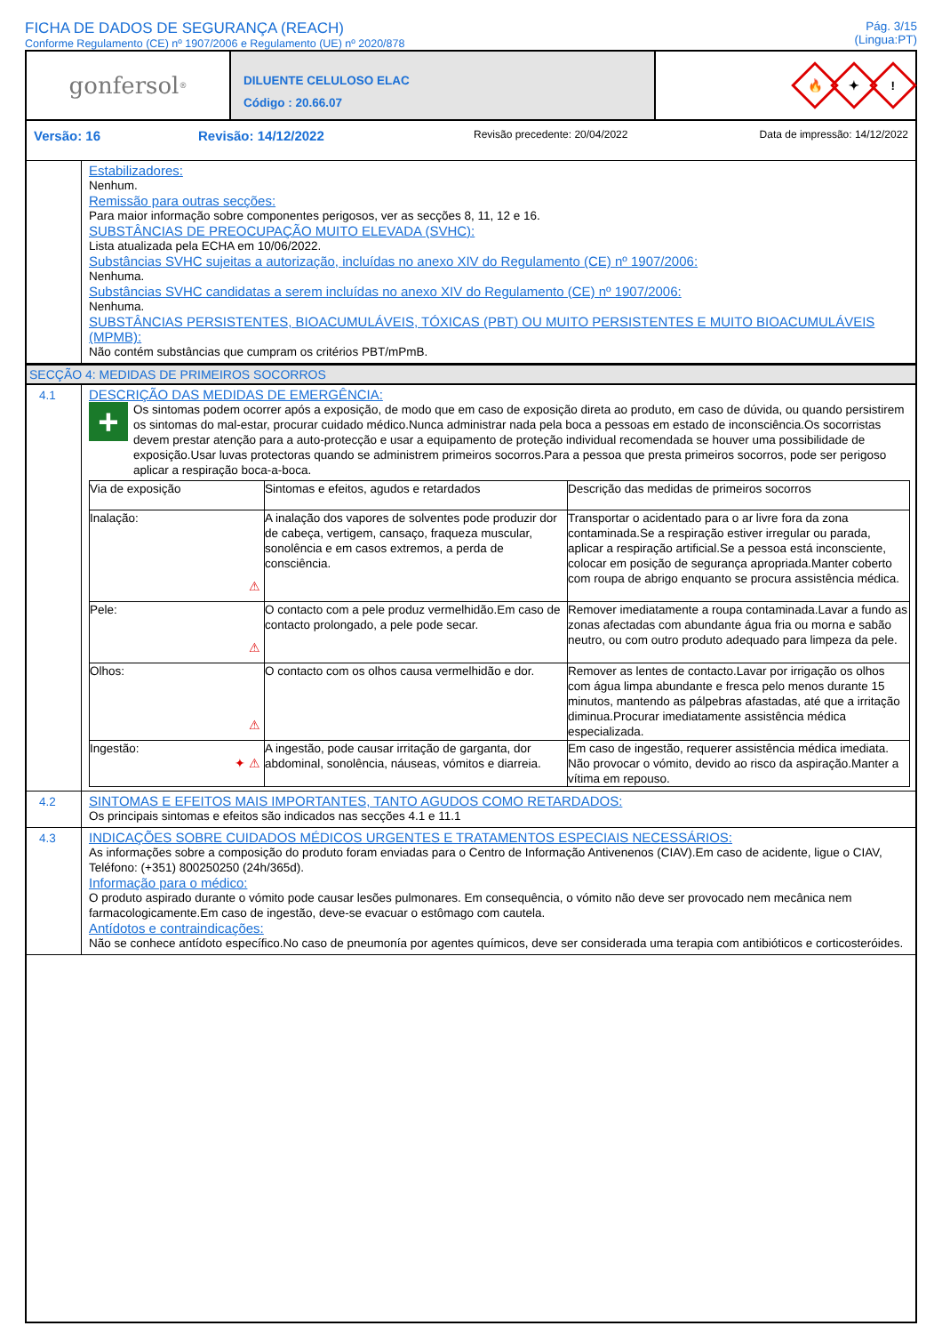FICHA DE DADOS DE SEGURANÇA (REACH)
Conforme Regulamento (CE) nº 1907/2006 e Regulamento (UE) nº 2020/878
Pág. 3/15
(Lingua:PT)
gonfersol<sup>®</sup>
DILUENTE CELULOSO ELAC
Código : 20.66.07
🔥
✦
!
Versão: 16 Revisão: 14/12/2022 Revisão precedente: 20/04/2022 Data de impressão: 14/12/2022
Estabilizadores:
Nenhum.
Remissão para outras secções:
Para maior informação sobre componentes perigosos, ver as secções 8, 11, 12 e 16.
SUBSTÂNCIAS DE PREOCUPAÇÃO MUITO ELEVADA (SVHC):
Lista atualizada pela ECHA em 10/06/2022.
Substâncias SVHC sujeitas a autorização, incluídas no anexo XIV do Regulamento (CE) nº 1907/2006:
Nenhuma.
Substâncias SVHC candidatas a serem incluídas no anexo XIV do Regulamento (CE) nº 1907/2006:
Nenhuma.
SUBSTÂNCIAS PERSISTENTES, BIOACUMULÁVEIS, TÓXICAS (PBT) OU MUITO PERSISTENTES E MUITO BIOACUMULÁVEIS (MPMB):
Não contém substâncias que cumpram os critérios PBT/mPmB.
SECÇÃO 4: MEDIDAS DE PRIMEIROS SOCORROS
4.1
DESCRIÇÃO DAS MEDIDAS DE EMERGÊNCIA:
+
Os sintomas podem ocorrer após a exposição, de modo que em caso de exposição direta ao produto, em caso de dúvida, ou quando persistirem os sintomas do mal-estar, procurar cuidado médico.Nunca administrar nada pela boca a pessoas em estado de inconsciência.Os socorristas devem prestar atenção para a auto-protecção e usar a equipamento de proteção individual recomendada se houver uma possibilidade de exposição.Usar luvas protectoras quando se administrem primeiros socorros.Para a pessoa que presta primeiros socorros, pode ser perigoso aplicar a respiração boca-a-boca.
| Via de exposição | Sintomas e efeitos, agudos e retardados | Descrição das medidas de primeiros socorros |
| --- | --- | --- |
| Inalação: ⚠ | A inalação dos vapores de solventes pode produzir dor de cabeça, vertigem, cansaço, fraqueza muscular, sonolência e em casos extremos, a perda de consciência. | Transportar o acidentado para o ar livre fora da zona contaminada.Se a respiração estiver irregular ou parada, aplicar a respiração artificial.Se a pessoa está inconsciente, colocar em posição de segurança apropriada.Manter coberto com roupa de abrigo enquanto se procura assistência médica. |
| Pele: ⚠ | O contacto com a pele produz vermelhidão.Em caso de contacto prolongado, a pele pode secar. | Remover imediatamente a roupa contaminada.Lavar a fundo as zonas afectadas com abundante água fria ou morna e sabão neutro, ou com outro produto adequado para limpeza da pele. |
| Olhos: ⚠ | O contacto com os olhos causa vermelhidão e dor. | Remover as lentes de contacto.Lavar por irrigação os olhos com água limpa abundante e fresca pelo menos durante 15 minutos, mantendo as pálpebras afastadas, até que a irritação diminua.Procurar imediatamente assistência médica especializada. |
| Ingestão: ✦ ⚠ | A ingestão, pode causar irritação de garganta, dor abdominal, sonolência, náuseas, vómitos e diarreia. | Em caso de ingestão, requerer assistência médica imediata. Não provocar o vómito, devido ao risco da aspiração.Manter a vítima em repouso. |
4.2
SINTOMAS E EFEITOS MAIS IMPORTANTES, TANTO AGUDOS COMO RETARDADOS:
Os principais sintomas e efeitos são indicados nas secções 4.1 e 11.1
4.3
INDICAÇÕES SOBRE CUIDADOS MÉDICOS URGENTES E TRATAMENTOS ESPECIAIS NECESSÁRIOS:
As informações sobre a composição do produto foram enviadas para o Centro de Informação Antivenenos (CIAV).Em caso de acidente, ligue o CIAV, Teléfono: (+351) 800250250 (24h/365d).
Informação para o médico:
O produto aspirado durante o vómito pode causar lesões pulmonares. Em consequência, o vómito não deve ser provocado nem mecânica nem farmacologicamente.Em caso de ingestão, deve-se evacuar o estômago com cautela.
Antídotos e contraindicações:
Não se conhece antídoto específico.No caso de pneumonía por agentes químicos, deve ser considerada uma terapia com antibióticos e corticosteróides.